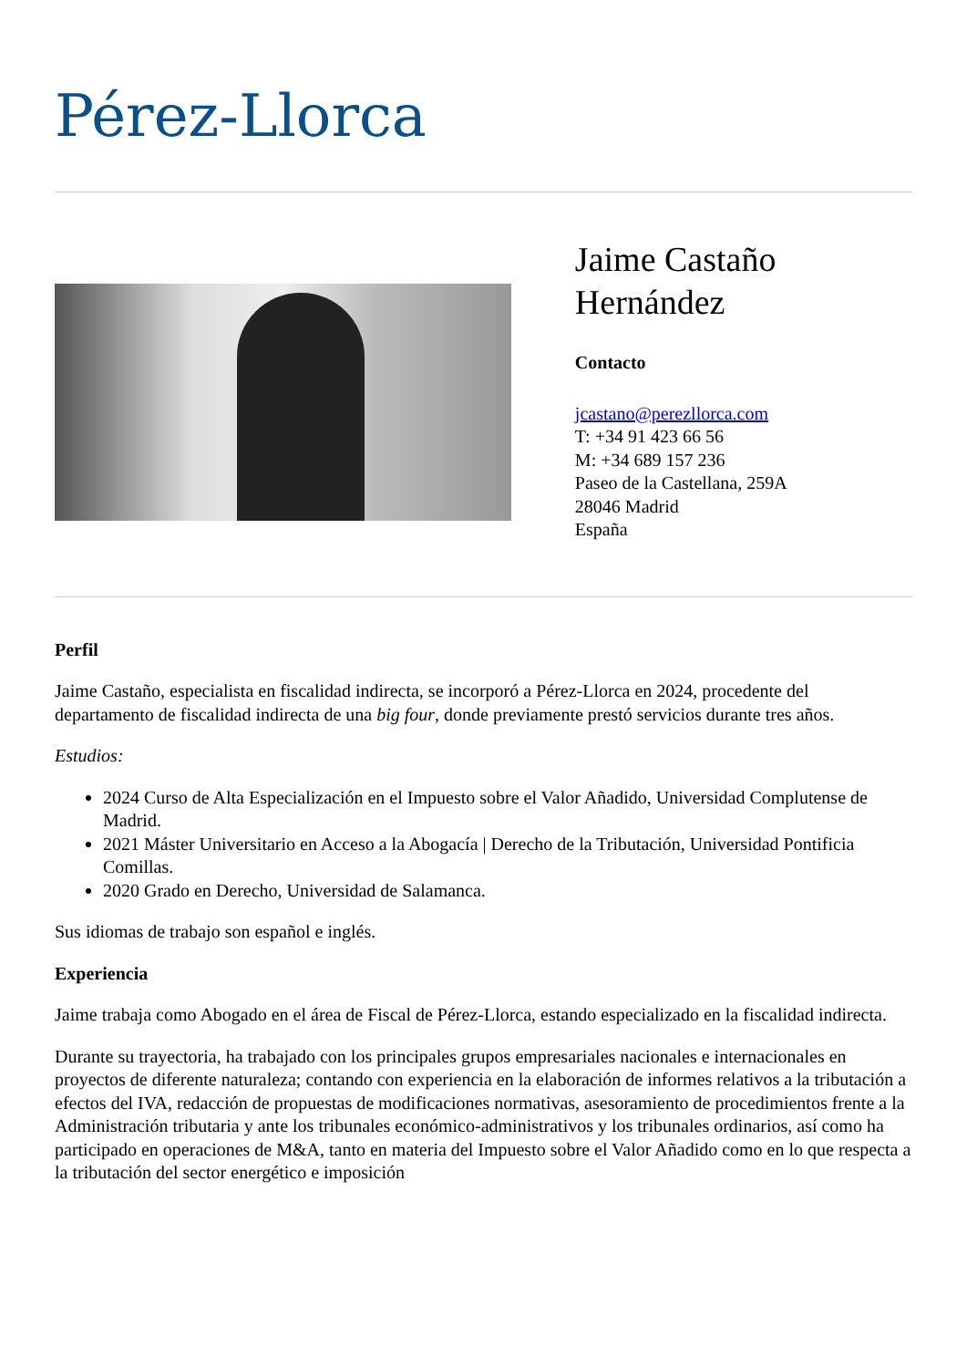Pérez-Llorca
Jaime Castaño Hernández
Contacto
jcastano@perezllorca.com
T: +34 91 423 66 56
M: +34 689 157 236
Paseo de la Castellana, 259A
28046 Madrid
España
Perfil
Jaime Castaño, especialista en fiscalidad indirecta, se incorporó a Pérez-Llorca en 2024, procedente del departamento de fiscalidad indirecta de una big four, donde previamente prestó servicios durante tres años.
Estudios:
2024 Curso de Alta Especialización en el Impuesto sobre el Valor Añadido, Universidad Complutense de Madrid.
2021 Máster Universitario en Acceso a la Abogacía | Derecho de la Tributación, Universidad Pontificia Comillas.
2020 Grado en Derecho, Universidad de Salamanca.
Sus idiomas de trabajo son español e inglés.
Experiencia
Jaime trabaja como Abogado en el área de Fiscal de Pérez-Llorca, estando especializado en la fiscalidad indirecta.
Durante su trayectoria, ha trabajado con los principales grupos empresariales nacionales e internacionales en proyectos de diferente naturaleza; contando con experiencia en la elaboración de informes relativos a la tributación a efectos del IVA, redacción de propuestas de modificaciones normativas, asesoramiento de procedimientos frente a la Administración tributaria y ante los tribunales económico-administrativos y los tribunales ordinarios, así como ha participado en operaciones de M&A, tanto en materia del Impuesto sobre el Valor Añadido como en lo que respecta a la tributación del sector energético e imposición